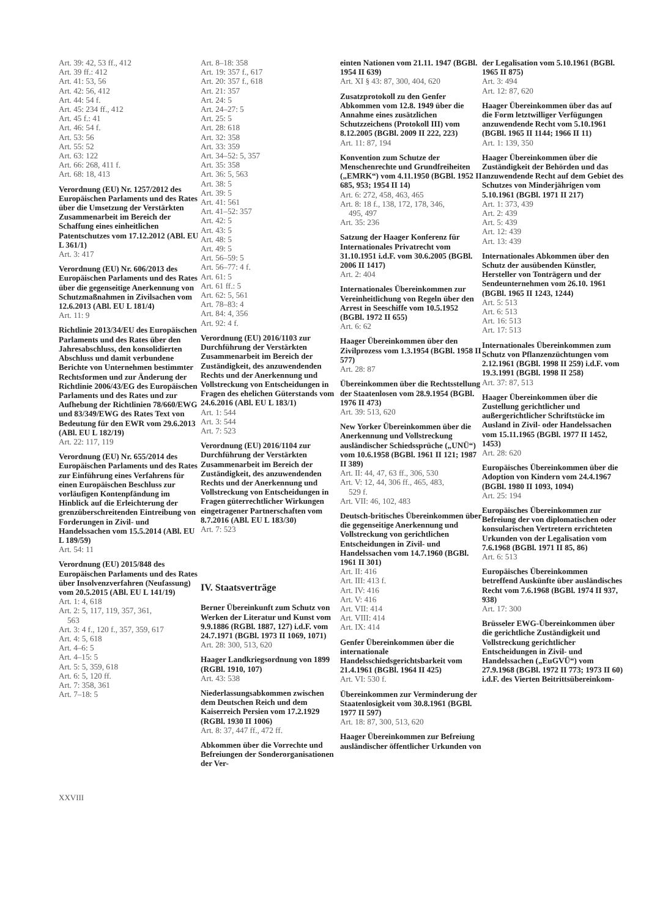Art. 39: 42, 53 ff., 412
Art. 39 ff.: 412
Art. 41: 53, 56
Art. 42: 56, 412
Art. 44: 54 f.
Art. 45: 234 ff., 412
Art. 45 f.: 41
Art. 46: 54 f.
Art. 53: 56
Art. 55: 52
Art. 63: 122
Art. 66: 268, 411 f.
Art. 68: 18, 413
Verordnung (EU) Nr. 1257/2012 des Europäischen Parlaments und des Rates über die Umsetzung der Verstärkten Zusammenarbeit im Bereich der Schaffung eines einheitlichen Patentschutzes vom 17.12.2012 (ABl. EU L 361/1)
Art. 3: 417
Verordnung (EU) Nr. 606/2013 des Europäischen Parlaments und des Rates über die gegenseitige Anerkennung von Schutzmaßnahmen in Zivilsachen vom 12.6.2013 (ABl. EU L 181/4)
Art. 11: 9
Richtlinie 2013/34/EU des Europäischen Parlaments und des Rates über den Jahresabschluss, den konsolidierten Abschluss und damit verbundene Berichte von Unternehmen bestimmter Rechtsformen und zur Änderung der Richtlinie 2006/43/EG des Europäischen Parlaments und des Rates und zur Aufhebung der Richtlinien 78/660/EWG und 83/349/EWG des Rates Text von Bedeutung für den EWR vom 29.6.2013 (ABl. EU L 182/19)
Art. 22: 117, 119
Verordnung (EU) Nr. 655/2014 des Europäischen Parlaments und des Rates zur Einführung eines Verfahrens für einen Europäischen Beschluss zur vorläufigen Kontenpfändung im Hinblick auf die Erleichterung der grenzüberschreitenden Eintreibung von Forderungen in Zivil- und Handelssachen vom 15.5.2014 (ABl. EU L 189/59)
Art. 54: 11
Verordnung (EU) 2015/848 des Europäischen Parlaments und des Rates über Insolvenzverfahren (Neufassung) vom 20.5.2015 (ABl. EU L 141/19)
Art. 1: 4, 618
Art. 2: 5, 117, 119, 357, 361,
563
Art. 3: 4 f., 120 f., 357, 359, 617
Art. 4: 5, 618
Art. 4–6: 5
Art. 4–15: 5
Art. 5: 5, 359, 618
Art. 6: 5, 120 ff.
Art. 7: 358, 361
Art. 7–18: 5
Art. 8–18: 358
Art. 19: 357 f., 617
Art. 20: 357 f., 618
Art. 21: 357
Art. 24: 5
Art. 24–27: 5
Art. 25: 5
Art. 28: 618
Art. 32: 358
Art. 33: 359
Art. 34–52: 5, 357
Art. 35: 358
Art. 36: 5, 563
Art. 38: 5
Art. 39: 5
Art. 41: 561
Art. 41–52: 357
Art. 42: 5
Art. 43: 5
Art. 48: 5
Art. 49: 5
Art. 56–59: 5
Art. 56–77: 4 f.
Art. 61: 5
Art. 61 ff.: 5
Art. 62: 5, 561
Art. 78–83: 4
Art. 84: 4, 356
Art. 92: 4 f.
Verordnung (EU) 2016/1103 zur Durchführung der Verstärkten Zusammenarbeit im Bereich der Zuständigkeit, des anzuwendenden Rechts und der Anerkennung und Vollstreckung von Entscheidungen in Fragen des ehelichen Güterstands vom 24.6.2016 (ABl. EU L 183/1)
Art. 1: 544
Art. 3: 544
Art. 7: 523
Verordnung (EU) 2016/1104 zur Durchführung der Verstärkten Zusammenarbeit im Bereich der Zuständigkeit, des anzuwendenden Rechts und der Anerkennung und Vollstreckung von Entscheidungen in Fragen güterrechtlicher Wirkungen eingetragener Partnerschaften vom 8.7.2016 (ABl. EU L 183/30)
Art. 7: 523
IV. Staatsverträge
Berner Übereinkunft zum Schutz von Werken der Literatur und Kunst vom 9.9.1886 (RGBl. 1887, 127) i.d.F. vom 24.7.1971 (BGBl. 1973 II 1069, 1071)
Art. 28: 300, 513, 620
Haager Landkriegsordnung von 1899 (RGBl. 1910, 107)
Art. 43: 538
Niederlassungsabkommen zwischen dem Deutschen Reich und dem Kaiserreich Persien vom 17.2.1929 (RGBl. 1930 II 1006)
Art. 8: 37, 447 ff., 472 ff.
Abkommen über die Vorrechte und Befreiungen der Sonderorganisationen der Ver-
einten Nationen vom 21.11. 1947 (BGBl. 1954 II 639)
Art. XI § 43: 87, 300, 404, 620
Zusatzprotokoll zu den Genfer Abkommen vom 12.8. 1949 über die Annahme eines zusätzlichen Schutzzeichens (Protokoll III) vom 8.12.2005 (BGBl. 2009 II 222, 223)
Art. 11: 87, 194
Konvention zum Schutze der Menschenrechte und Grundfreiheiten („EMRK“) vom 4.11.1950 (BGBl. 1952 II 685, 953; 1954 II 14)
Art. 6: 272, 458, 463, 465
Art. 8: 18 f., 138, 172, 178, 346,
495, 497
Art. 35: 236
Satzung der Haager Konferenz für Internationales Privatrecht vom 31.10.1951 i.d.F. vom 30.6.2005 (BGBl. 2006 II 1417)
Art. 2: 404
Internationales Übereinkommen zur Vereinheitlichung von Regeln über den Arrest in Seeschiffe vom 10.5.1952 (BGBl. 1972 II 655)
Art. 6: 62
Haager Übereinkommen über den Zivilprozess vom 1.3.1954 (BGBl. 1958 II 577)
Art. 28: 87
Übereinkommen über die Rechtsstellung der Staatenlosen vom 28.9.1954 (BGBl. 1976 II 473)
Art. 39: 513, 620
New Yorker Übereinkommen über die Anerkennung und Vollstreckung ausländischer Schiedssprüche („UNÜ“) vom 10.6.1958 (BGBl. 1961 II 121; 1987 II 389)
Art. II: 44, 47, 63 ff., 306, 530
Art. V: 12, 44, 306 ff., 465, 483,
529 f.
Art. VII: 46, 102, 483
Deutsch-britisches Übereinkommen über die gegenseitige Anerkennung und Vollstreckung von gerichtlichen Entscheidungen in Zivil- und Handelssachen vom 14.7.1960 (BGBl. 1961 II 301)
Art. II: 416
Art. III: 413 f.
Art. IV: 416
Art. V: 416
Art. VII: 414
Art. VIII: 414
Art. IX: 414
Genfer Übereinkommen über die internationale Handelsschiedsgerichtsbarkeit vom 21.4.1961 (BGBl. 1964 II 425)
Art. VI: 530 f.
Übereinkommen zur Verminderung der Staatenlosigkeit vom 30.8.1961 (BGBl. 1977 II 597)
Art. 18: 87, 300, 513, 620
Haager Übereinkommen zur Befreiung ausländischer öffentlicher Urkunden von
der Legalisation vom 5.10.1961 (BGBl. 1965 II 875)
Art. 3: 494
Art. 12: 87, 620
Haager Übereinkommen über das auf die Form letztwilliger Verfügungen anzuwendende Recht vom 5.10.1961 (BGBl. 1965 II 1144; 1966 II 11)
Art. 1: 139, 350
Haager Übereinkommen über die Zuständigkeit der Behörden und das anzuwendende Recht auf dem Gebiet des Schutzes von Minderjährigen vom 5.10.1961 (BGBl. 1971 II 217)
Art. 1: 373, 439
Art. 2: 439
Art. 5: 439
Art. 12: 439
Art. 13: 439
Internationales Abkommen über den Schutz der ausübenden Künstler, Hersteller von Tonträgern und der Sendeunternehmen vom 26.10. 1961 (BGBl. 1965 II 1243, 1244)
Art. 5: 513
Art. 6: 513
Art. 16: 513
Art. 17: 513
Internationales Übereinkommen zum Schutz von Pflanzenzüchtungen vom 2.12.1961 (BGBl. 1998 II 259) i.d.F. vom 19.3.1991 (BGBl. 1998 II 258)
Art. 37: 87, 513
Haager Übereinkommen über die Zustellung gerichtlicher und außergerichtlicher Schriftstücke im Ausland in Zivil- oder Handelssachen vom 15.11.1965 (BGBl. 1977 II 1452, 1453)
Art. 28: 620
Europäisches Übereinkommen über die Adoption von Kindern vom 24.4.1967 (BGBl. 1980 II 1093, 1094)
Art. 25: 194
Europäisches Übereinkommen zur Befreiung der von diplomatischen oder konsularischen Vertretern errichteten Urkunden von der Legalisation vom 7.6.1968 (BGBl. 1971 II 85, 86)
Art. 6: 513
Europäisches Übereinkommen betreffend Auskünfte über ausländisches Recht vom 7.6.1968 (BGBl. 1974 II 937, 938)
Art. 17: 300
Brüsseler EWG-Übereinkommen über die gerichtliche Zuständigkeit und Vollstreckung gerichtlicher Entscheidungen in Zivil- und Handelssachen („EuGVÜ“) vom 27.9.1968 (BGBl. 1972 II 773; 1973 II 60) i.d.F. des Vierten Beitrittsübereinkom-
XXVIII